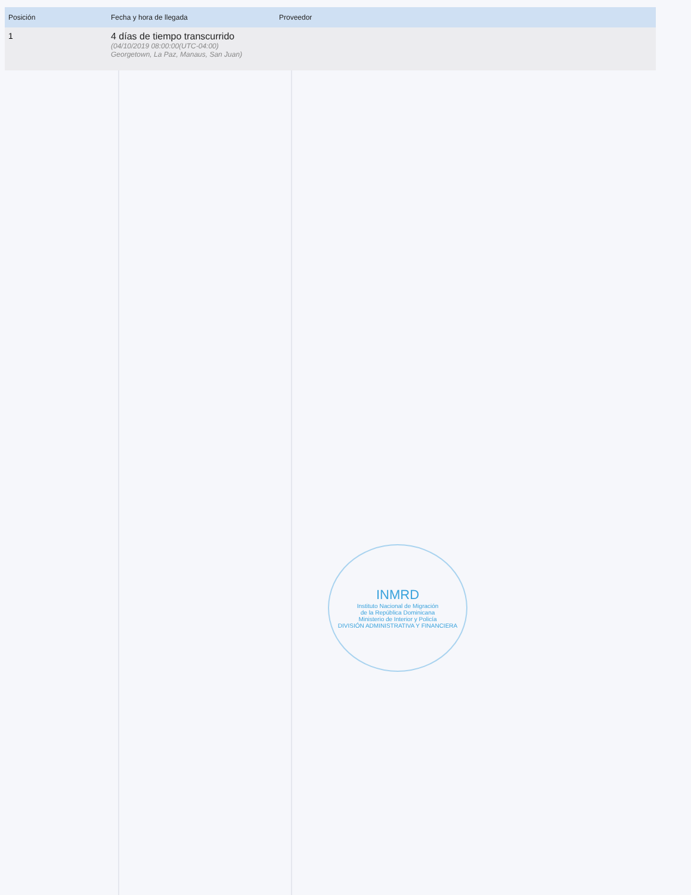| Posición | Fecha y hora de llegada | Proveedor |
| --- | --- | --- |
| 1 | 4 días de tiempo transcurrido (04/10/2019 08:00:00(UTC-04:00) Georgetown, La Paz, Manaus, San Juan) | |
INMRD
Instituto Nacional de Migración
de la República Dominicana
Ministerio de Interior y Policía
DIVISIÓN ADMINISTRATIVA Y FINANCIERA